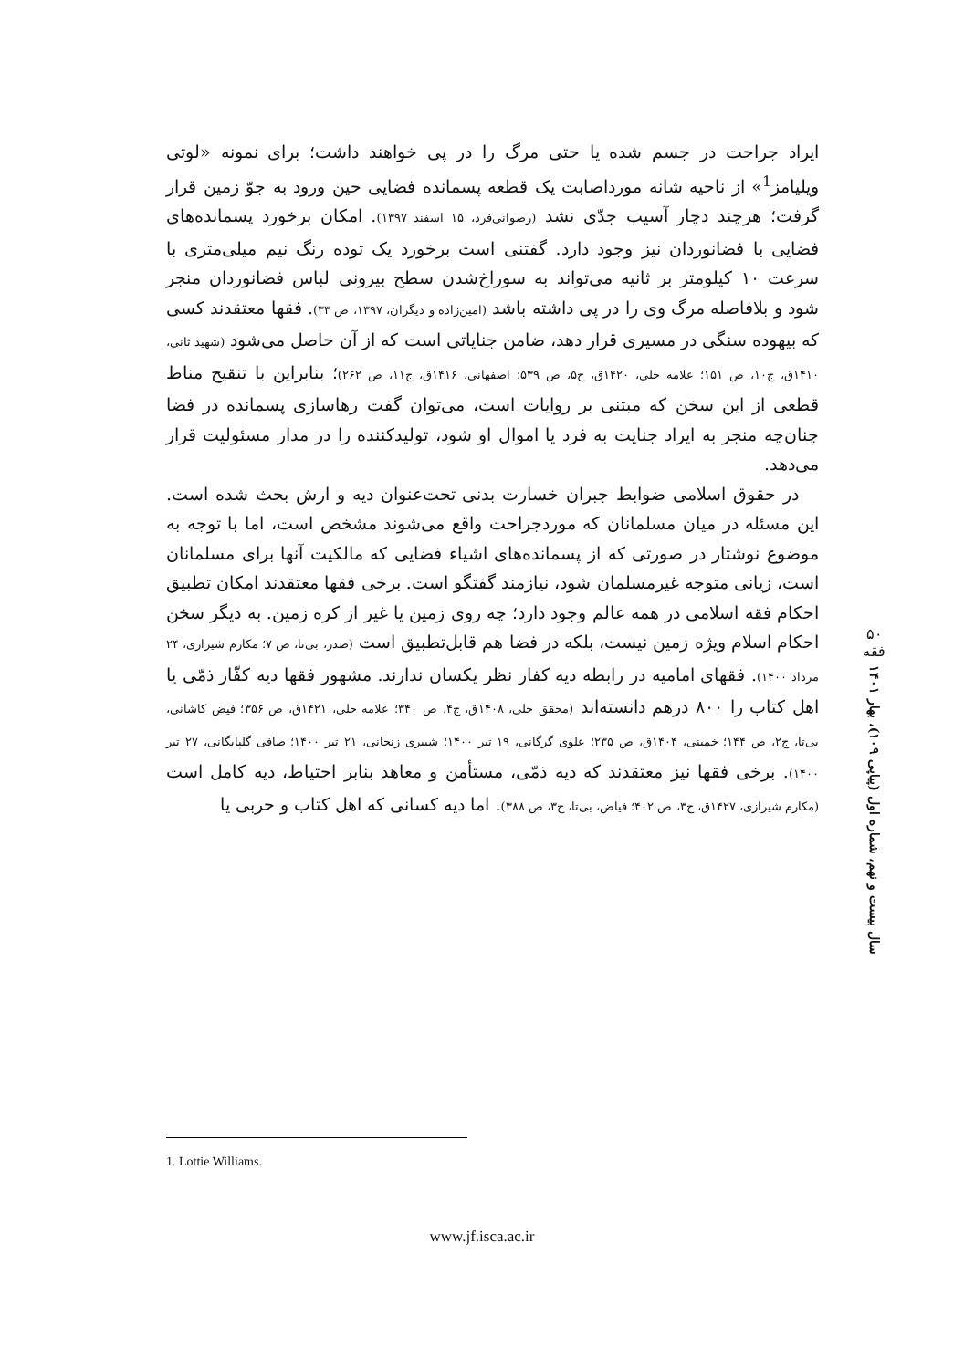ایراد جراحت در جسم شده یا حتی مرگ را در پی خواهند داشت؛ برای نمونه «لوتی ویلیامز<sup>1</sup>» از ناحیه شانه مورداصابت یک قطعه پسمانده فضایی حین ورود به جوّ زمین قرار گرفت؛ هرچند دچار آسیب جدّی نشد (رضوانی‌فرد، ۱۵ اسفند ۱۳۹۷). امکان برخورد پسمانده‌های فضایی با فضانوردان نیز وجود دارد. گفتنی است برخورد یک توده رنگ نیم میلی‌متری با سرعت ۱۰ کیلومتر بر ثانیه می‌تواند به سوراخ‌شدن سطح بیرونی لباس فضانوردان منجر شود و بلافاصله مرگ وی را در پی داشته باشد (امین‌زاده و دیگران، ۱۳۹۷، ص ۳۳). فقها معتقدند کسی که بیهوده سنگی در مسیری قرار دهد، ضامن جنایاتی است که از آن حاصل می‌شود (شهید ثانی، ۱۴۱۰ق، ج۱۰، ص ۱۵۱؛ علامه حلی، ۱۴۲۰ق، ج۵، ص ۵۳۹؛ اصفهانی، ۱۴۱۶ق، ج۱۱، ص ۲۶۲)؛ بنابراین با تنقیح مناط قطعی از این سخن که مبتنی بر روایات است، می‌توان گفت رهاسازی پسمانده در فضا چنان‌چه منجر به ایراد جنایت به فرد یا اموال او شود، تولیدکننده را در مدار مسئولیت قرار می‌دهد.
در حقوق اسلامی ضوابط جبران خسارت بدنی تحت‌عنوان دیه و ارش بحث شده است. این مسئله در میان مسلمانان که موردجراحت واقع می‌شوند مشخص است، اما با توجه به موضوع نوشتار در صورتی که از پسمانده‌های اشیاء فضایی که مالکیت آنها برای مسلمانان است، زیانی متوجه غیرمسلمان شود، نیازمند گفتگو است. برخی فقها معتقدند امکان تطبیق احکام فقه اسلامی در همه عالم وجود دارد؛ چه روی زمین یا غیر از کره زمین. به دیگر سخن احکام اسلام ویژه زمین نیست، بلکه در فضا هم قابل‌تطبیق است (صدر، بی‌تا، ص ۷؛ مکارم شیرازی، ۲۴ مرداد ۱۴۰۰). فقهای امامیه در رابطه دیه کفار نظر یکسان ندارند. مشهور فقها دیه کفّار ذمّی یا اهل کتاب را ۸۰۰ درهم دانسته‌اند (محقق حلی، ۱۴۰۸ق، ج۴، ص ۳۴۰؛ علامه حلی، ۱۴۲۱ق، ص ۳۵۶؛ فیض کاشانی، بی‌تا، ج۲، ص ۱۴۴؛ خمینی، ۱۴۰۴ق، ص ۲۳۵؛ علوی گرگانی، ۱۹ تیر ۱۴۰۰؛ شبیری زنجانی، ۲۱ تیر ۱۴۰۰؛ صافی گلپایگانی، ۲۷ تیر ۱۴۰۰). برخی فقها نیز معتقدند که دیه ذمّی، مستأمن و معاهد بنابر احتیاط، دیه کامل است (مکارم شیرازی، ۱۴۲۷ق، ج۳، ص ۴۰۲؛ فیاض، بی‌تا، ج۳، ص ۳۸۸). اما دیه کسانی که اهل کتاب و حربی یا
۵۰
فقه
سال بیست و نهم، شماره اول (پیاپی ۱۰۹)، بهار ۱۴۰۱
1. Lottie Williams.
www.jf.isca.ac.ir